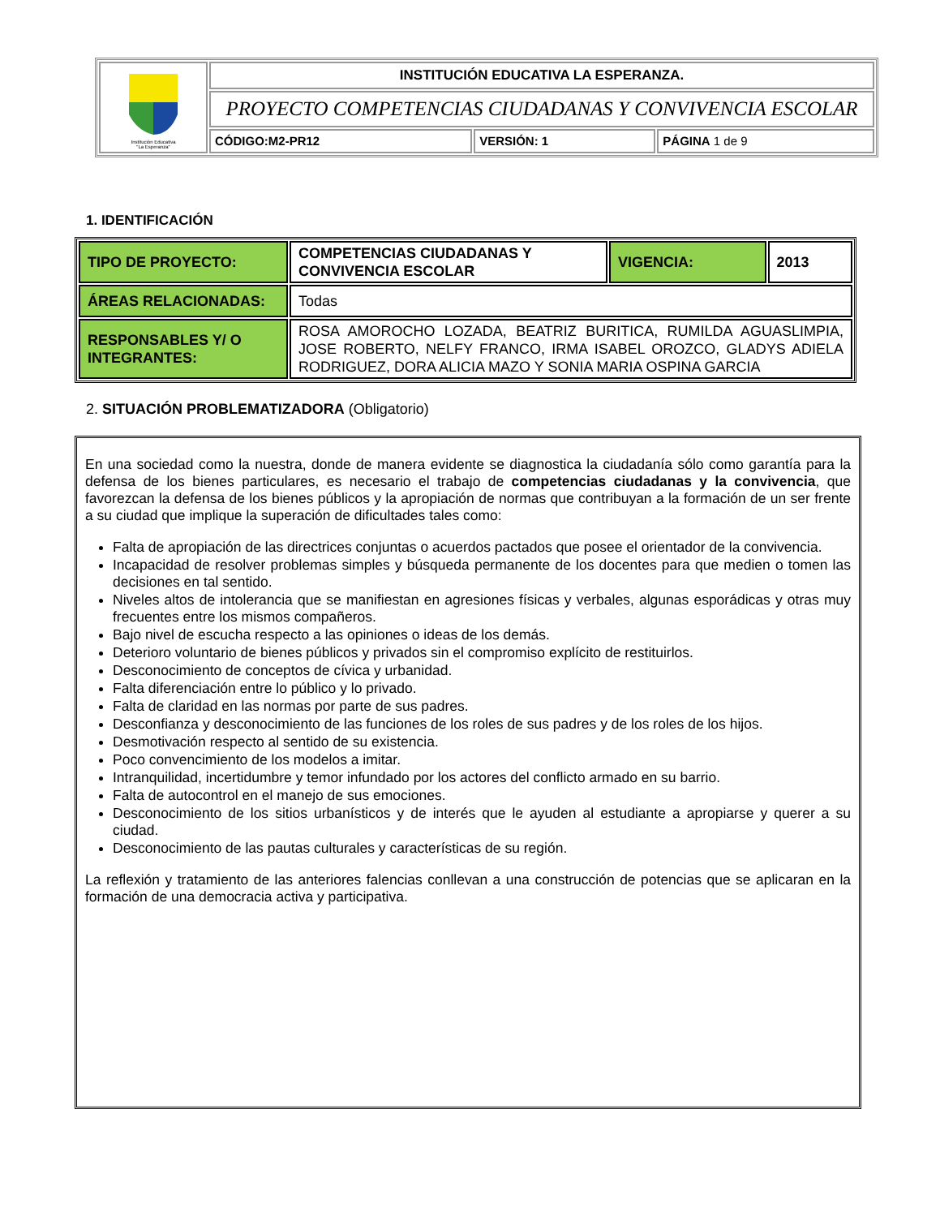| Institución Educativa "La Esperanza" | INSTITUCIÓN EDUCATIVA LA ESPERANZA. | | |
| | PROYECTO COMPETENCIAS CIUDADANAS Y CONVIVENCIA ESCOLAR | | |
| | CÓDIGO:M2-PR12 | VERSIÓN: 1 | PÁGINA 1 de 9 |
1. IDENTIFICACIÓN
| TIPO DE PROYECTO: | COMPETENCIAS CIUDADANAS Y CONVIVENCIA ESCOLAR | VIGENCIA: | 2013 |
| ÁREAS RELACIONADAS: | Todas | | |
| RESPONSABLES Y/ O INTEGRANTES: | ROSA AMOROCHO LOZADA, BEATRIZ BURITICA, RUMILDA AGUASLIMPIA, JOSE ROBERTO, NELFY FRANCO, IRMA ISABEL OROZCO, GLADYS ADIELA RODRIGUEZ, DORA ALICIA MAZO Y SONIA MARIA OSPINA GARCIA | | |
2. SITUACIÓN PROBLEMATIZADORA (Obligatorio)
En una sociedad como la nuestra, donde de manera evidente se diagnostica la ciudadanía sólo como garantía para la defensa de los bienes particulares, es necesario el trabajo de competencias ciudadanas y la convivencia, que favorezcan la defensa de los bienes públicos y la apropiación de normas que contribuyan a la formación de un ser frente a su ciudad que implique la superación de dificultades tales como:
Falta de apropiación de las directrices conjuntas o acuerdos pactados que posee el orientador de la convivencia.
Incapacidad de resolver problemas simples y búsqueda permanente de los docentes para que medien o tomen las decisiones en tal sentido.
Niveles altos de intolerancia que se manifiestan en agresiones físicas y verbales, algunas esporádicas y otras muy frecuentes entre los mismos compañeros.
Bajo nivel de escucha respecto a las opiniones o ideas de los demás.
Deterioro voluntario de bienes públicos y privados sin el compromiso explícito de restituirlos.
Desconocimiento de conceptos de cívica y urbanidad.
Falta diferenciación entre lo público y lo privado.
Falta de claridad en las normas por parte de sus padres.
Desconfianza y desconocimiento de las funciones de los roles de sus padres y de los roles de los hijos.
Desmotivación respecto al sentido de su existencia.
Poco convencimiento de los modelos a imitar.
Intranquilidad, incertidumbre y temor infundado por los actores del conflicto armado en su barrio.
Falta de autocontrol en el manejo de sus emociones.
Desconocimiento de los sitios urbanísticos y de interés que le ayuden al estudiante a apropiarse y querer a su ciudad.
Desconocimiento de las pautas culturales y características de su región.
La reflexión y tratamiento de las anteriores falencias conllevan a una construcción de potencias que se aplicaran en la formación de una democracia activa y participativa.